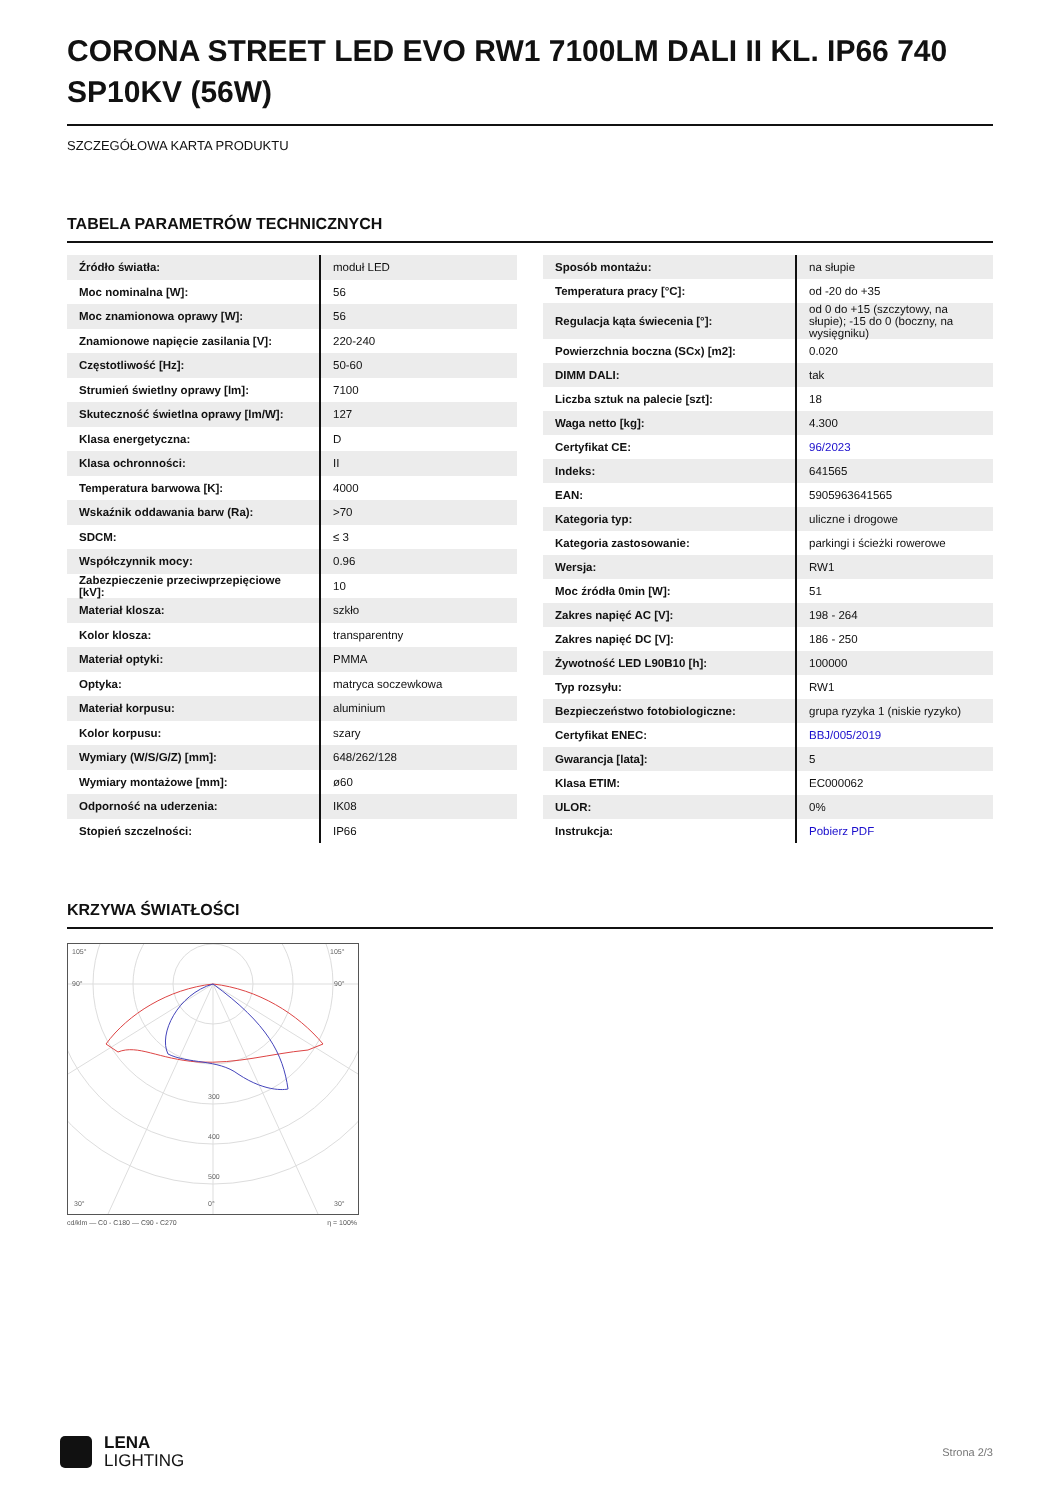CORONA STREET LED EVO RW1 7100LM DALI II KL. IP66 740 SP10KV (56W)
SZCZEGÓŁOWA KARTA PRODUKTU
TABELA PARAMETRÓW TECHNICZNYCH
| Źródło światła: | moduł LED |
| Moc nominalna [W]: | 56 |
| Moc znamionowa oprawy [W]: | 56 |
| Znamionowe napięcie zasilania [V]: | 220-240 |
| Częstotliwość [Hz]: | 50-60 |
| Strumień świetlny oprawy [lm]: | 7100 |
| Skuteczność świetlna oprawy [lm/W]: | 127 |
| Klasa energetyczna: | D |
| Klasa ochronności: | II |
| Temperatura barwowa [K]: | 4000 |
| Wskaźnik oddawania barw (Ra): | >70 |
| SDCM: | ≤ 3 |
| Współczynnik mocy: | 0.96 |
| Zabezpieczenie przeciwprzepięciowe [kV]: | 10 |
| Materiał klosza: | szkło |
| Kolor klosza: | transparentny |
| Materiał optyki: | PMMA |
| Optyka: | matryca soczewkowa |
| Materiał korpusu: | aluminium |
| Kolor korpusu: | szary |
| Wymiary (W/S/G/Z) [mm]: | 648/262/128 |
| Wymiary montażowe [mm]: | ø60 |
| Odporność na uderzenia: | IK08 |
| Stopień szczelności: | IP66 |
| Sposób montażu: | na słupie |
| Temperatura pracy [°C]: | od -20 do +35 |
| Regulacja kąta świecenia [°]: | od 0 do +15 (szczytowy, na słupie); -15 do 0 (boczny, na wysięgniku) |
| Powierzchnia boczna (SCx) [m2]: | 0.020 |
| DIMM DALI: | tak |
| Liczba sztuk na palecie [szt]: | 18 |
| Waga netto [kg]: | 4.300 |
| Certyfikat CE: | 96/2023 |
| Indeks: | 641565 |
| EAN: | 5905963641565 |
| Kategoria typ: | uliczne i drogowe |
| Kategoria zastosowanie: | parkingi i ścieżki rowerowe |
| Wersja: | RW1 |
| Moc źródła 0min [W]: | 51 |
| Zakres napięć AC [V]: | 198 - 264 |
| Zakres napięć DC [V]: | 186 - 250 |
| Żywotność LED L90B10 [h]: | 100000 |
| Typ rozsyłu: | RW1 |
| Bezpieczeństwo fotobiologiczne: | grupa ryzyka 1 (niskie ryzyko) |
| Certyfikat ENEC: | BBJ/005/2019 |
| Gwarancja [lata]: | 5 |
| Klasa ETIM: | EC000062 |
| ULOR: | 0% |
| Instrukcja: | Pobierz PDF |
KRZYWA ŚWIATŁOŚCI
105°
105°
90°
90°
300
400
500
30°
0°
30°
cd/klm — C0 - C180 — C90 - C270 η = 100%
LENA
LIGHTING
Strona 2/3